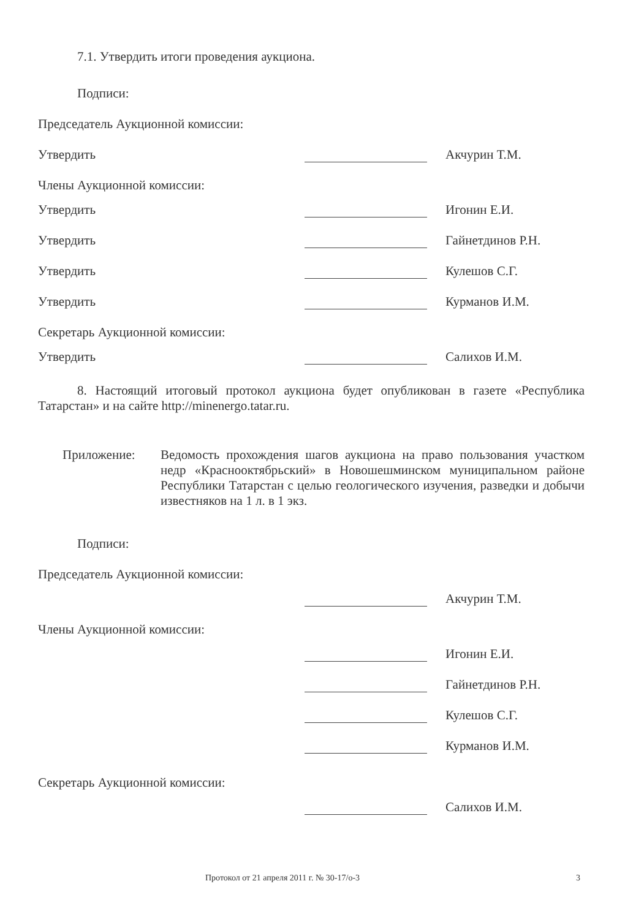7.1. Утвердить итоги проведения аукциона.
Подписи:
Председатель Аукционной комиссии:
Утвердить
Акчурин Т.М.
Члены Аукционной комиссии:
Утвердить
Игонин Е.И.
Утвердить
Гайнетдинов Р.Н.
Утвердить
Кулешов С.Г.
Утвердить
Курманов И.М.
Секретарь Аукционной комиссии:
Утвердить
Салихов И.М.
8. Настоящий итоговый протокол аукциона будет опубликован в газете «Республика Татарстан» и на сайте http://minenergo.tatar.ru.
Приложение: Ведомость прохождения шагов аукциона на право пользования участком недр «Краснооктябрьский» в Новошешминском муниципальном районе Республики Татарстан с целью геологического изучения, разведки и добычи известняков на 1 л. в 1 экз.
Подписи:
Председатель Аукционной комиссии:
Акчурин Т.М.
Члены Аукционной комиссии:
Игонин Е.И.
Гайнетдинов Р.Н.
Кулешов С.Г.
Курманов И.М.
Секретарь Аукционной комиссии:
Салихов И.М.
Протокол от 21 апреля 2011 г. № 30-17/о-3 3